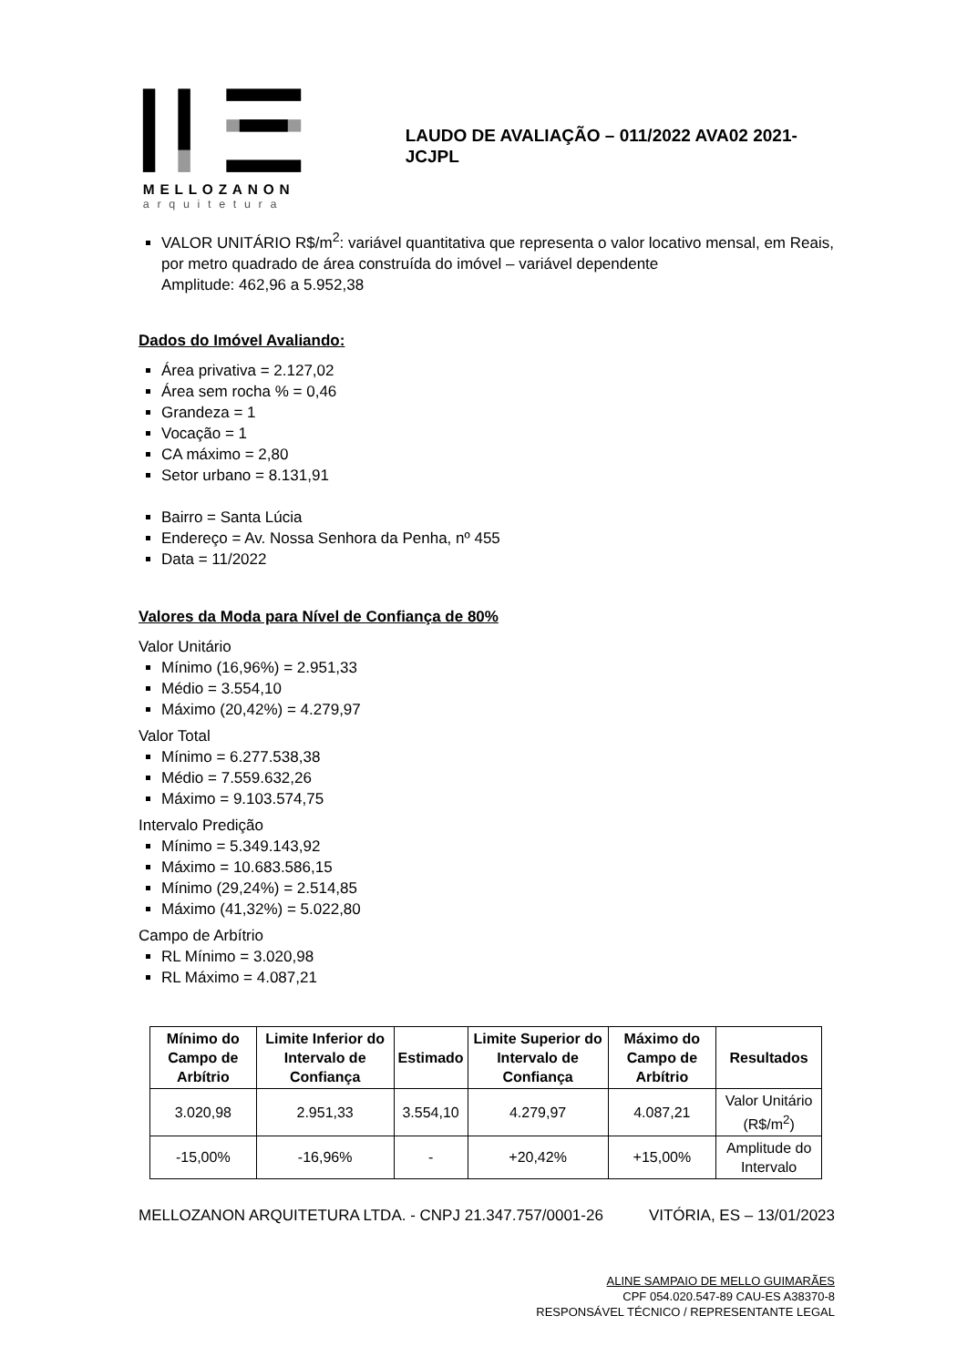MELLOZANON
arquitetura
LAUDO DE AVALIAÇÃO – 011/2022 AVA02 2021-JCJPL
VALOR UNITÁRIO R$/m<sup>2</sup>: variável quantitativa que representa o valor locativo mensal, em Reais, por metro quadrado de área construída do imóvel – variável dependente
Amplitude: 462,96 a 5.952,38
Dados do Imóvel Avaliando:
Área privativa = 2.127,02
Área sem rocha % = 0,46
Grandeza = 1
Vocação = 1
CA máximo = 2,80
Setor urbano = 8.131,91
Bairro = Santa Lúcia
Endereço = Av. Nossa Senhora da Penha, nº 455
Data = 11/2022
Valores da Moda para Nível de Confiança de 80%
Valor Unitário
Mínimo (16,96%) = 2.951,33
Médio = 3.554,10
Máximo (20,42%) = 4.279,97
Valor Total
Mínimo = 6.277.538,38
Médio = 7.559.632,26
Máximo = 9.103.574,75
Intervalo Predição
Mínimo = 5.349.143,92
Máximo = 10.683.586,15
Mínimo (29,24%) = 2.514,85
Máximo (41,32%) = 5.022,80
Campo de Arbítrio
RL Mínimo = 3.020,98
RL Máximo = 4.087,21
| Mínimo do Campo de Arbítrio | Limite Inferior do Intervalo de Confiança | Estimado | Limite Superior do Intervalo de Confiança | Máximo do Campo de Arbítrio | Resultados |
| --- | --- | --- | --- | --- | --- |
| 3.020,98 | 2.951,33 | 3.554,10 | 4.279,97 | 4.087,21 | Valor Unitário (R$/m<sup>2</sup>) |
| -15,00% | -16,96% | - | +20,42% | +15,00% | Amplitude do Intervalo |
MELLOZANON ARQUITETURA LTDA. - CNPJ 21.347.757/0001-26 VITÓRIA, ES – 13/01/2023
ALINE SAMPAIO DE MELLO GUIMARÃES
CPF 054.020.547-89 CAU-ES A38370-8
RESPONSÁVEL TÉCNICO / REPRESENTANTE LEGAL